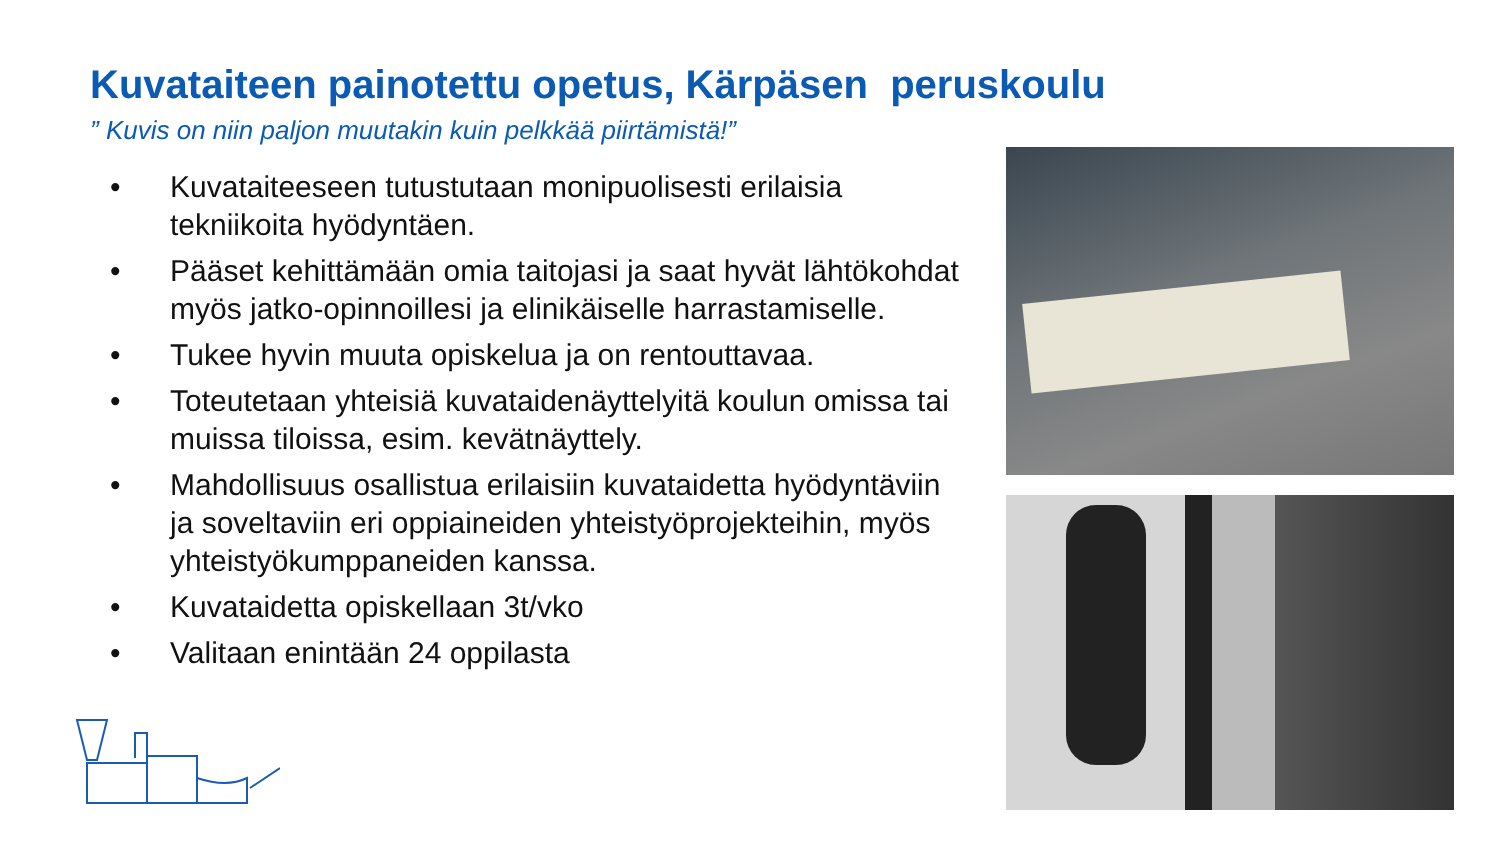Kuvataiteen painotettu opetus, Kärpäsen peruskoulu
” Kuvis on niin paljon muutakin kuin pelkkää piirtämistä!”
• Kuvataiteeseen tutustutaan monipuolisesti erilaisia tekniikoita hyödyntäen.
• Pääset kehittämään omia taitojasi ja saat hyvät lähtökohdat myös jatko-opinnoillesi ja elinikäiselle harrastamiselle.
• Tukee hyvin muuta opiskelua ja on rentouttavaa.
• Toteutetaan yhteisiä kuvataidenäyttelyitä koulun omissa tai muissa tiloissa, esim. kevätnäyttely.
• Mahdollisuus osallistua erilaisiin kuvataidetta hyödyntäviin ja soveltaviin eri oppiaineiden yhteistyöprojekteihin, myös yhteistyökumppaneiden kanssa.
• Kuvataidetta opiskellaan 3t/vko
• Valitaan enintään 24 oppilasta